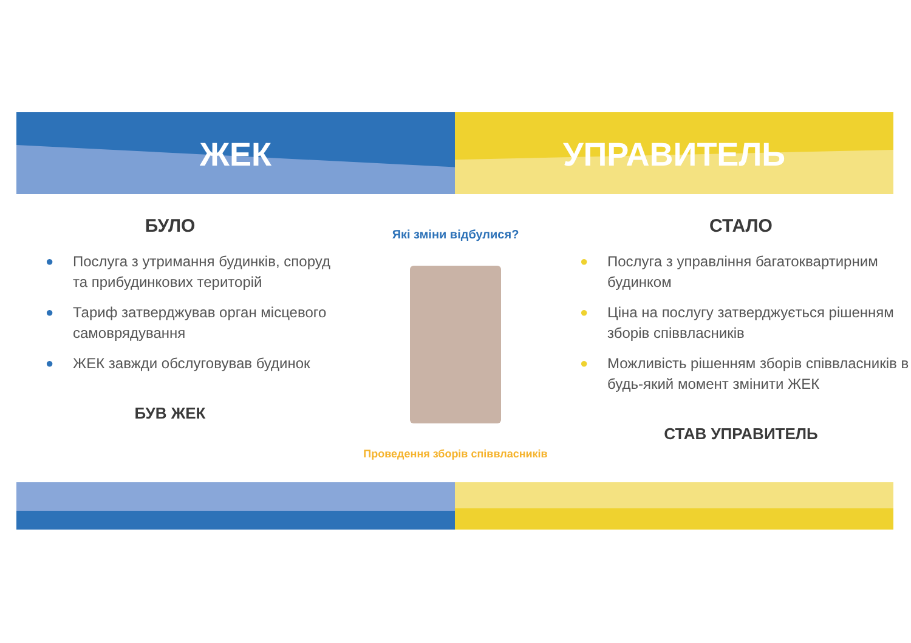ЖЕК УПРАВИТЕЛЬ
БУЛО
● Послуга з утримання будинків, споруд та прибудинкових територій
● Тариф затверджував орган місцевого самоврядування
● ЖЕК завжди обслуговував будинок
БУВ ЖЕК
Які зміни відбулися?
Проведення зборів співвласників
СТАЛО
● Послуга з управління багатоквартирним будинком
● Ціна на послугу затверджується рішенням зборів співвласників
● Можливість рішенням зборів співвласників в будь-який момент змінити ЖЕК
СТАВ УПРАВИТЕЛЬ